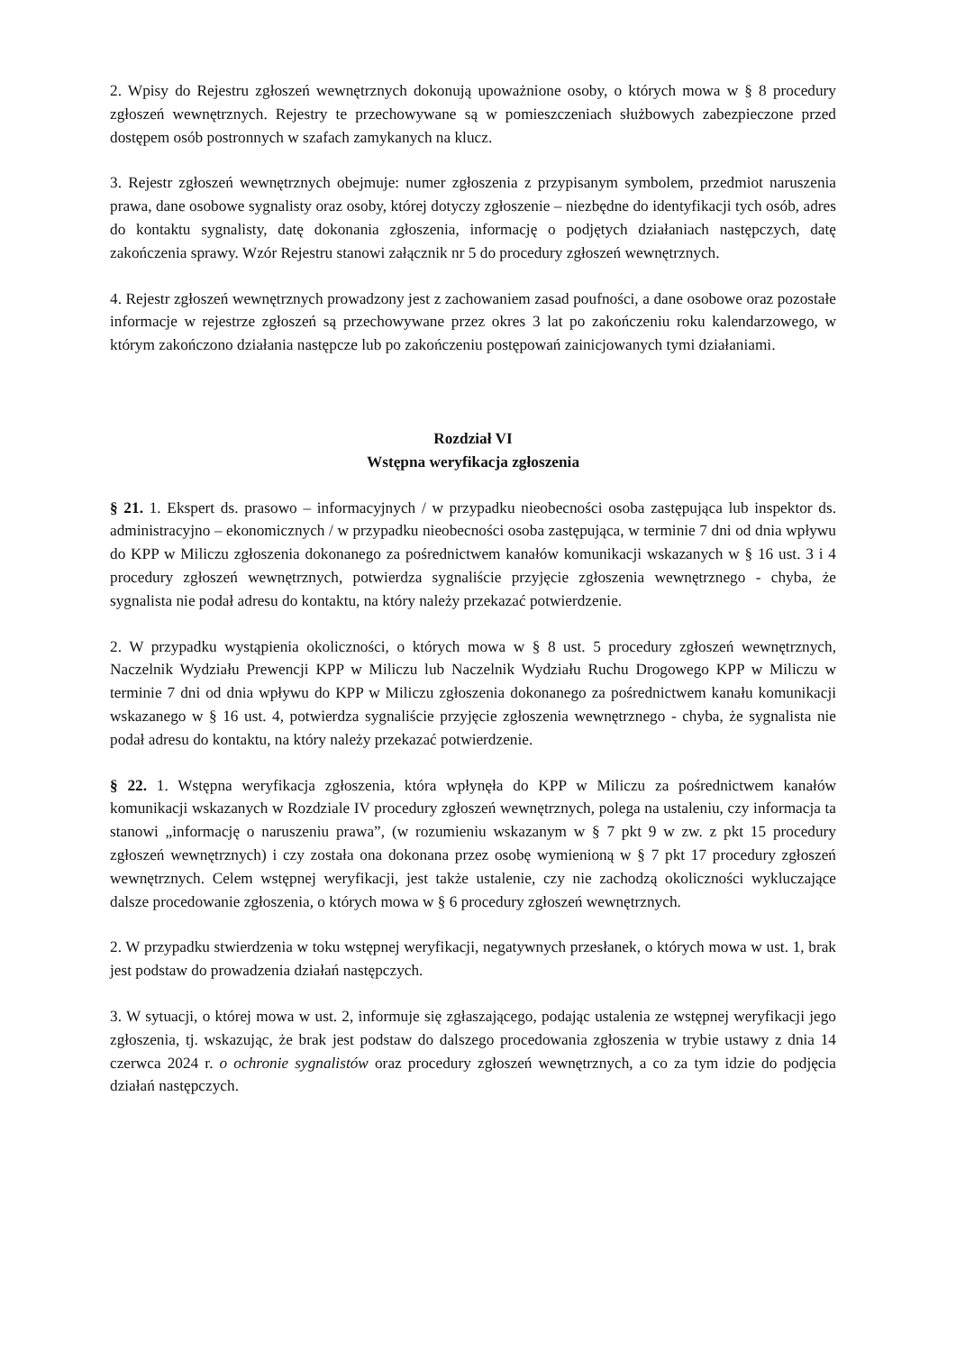2. Wpisy do Rejestru zgłoszeń wewnętrznych dokonują upoważnione osoby, o których mowa w § 8 procedury zgłoszeń wewnętrznych. Rejestry te przechowywane są w pomieszczeniach służbowych zabezpieczone przed dostępem osób postronnych w szafach zamykanych na klucz.
3. Rejestr zgłoszeń wewnętrznych obejmuje: numer zgłoszenia z przypisanym symbolem, przedmiot naruszenia prawa, dane osobowe sygnalisty oraz osoby, której dotyczy zgłoszenie – niezbędne do identyfikacji tych osób, adres do kontaktu sygnalisty, datę dokonania zgłoszenia, informację o podjętych działaniach następczych, datę zakończenia sprawy. Wzór Rejestru stanowi załącznik nr 5 do procedury zgłoszeń wewnętrznych.
4. Rejestr zgłoszeń wewnętrznych prowadzony jest z zachowaniem zasad poufności, a dane osobowe oraz pozostałe informacje w rejestrze zgłoszeń są przechowywane przez okres 3 lat po zakończeniu roku kalendarzowego, w którym zakończono działania następcze lub po zakończeniu postępowań zainicjowanych tymi działaniami.
Rozdział VI
Wstępna weryfikacja zgłoszenia
§ 21. 1. Ekspert ds. prasowo – informacyjnych / w przypadku nieobecności osoba zastępująca lub inspektor ds. administracyjno – ekonomicznych / w przypadku nieobecności osoba zastępująca, w terminie 7 dni od dnia wpływu do KPP w Miliczu zgłoszenia dokonanego za pośrednictwem kanałów komunikacji wskazanych w § 16 ust. 3 i 4 procedury zgłoszeń wewnętrznych, potwierdza sygnaliście przyjęcie zgłoszenia wewnętrznego - chyba, że sygnalista nie podał adresu do kontaktu, na który należy przekazać potwierdzenie.
2. W przypadku wystąpienia okoliczności, o których mowa w § 8 ust. 5 procedury zgłoszeń wewnętrznych, Naczelnik Wydziału Prewencji KPP w Miliczu lub Naczelnik Wydziału Ruchu Drogowego KPP w Miliczu w terminie 7 dni od dnia wpływu do KPP w Miliczu zgłoszenia dokonanego za pośrednictwem kanału komunikacji wskazanego w § 16 ust. 4, potwierdza sygnaliście przyjęcie zgłoszenia wewnętrznego - chyba, że sygnalista nie podał adresu do kontaktu, na który należy przekazać potwierdzenie.
§ 22. 1. Wstępna weryfikacja zgłoszenia, która wpłynęła do KPP w Miliczu za pośrednictwem kanałów komunikacji wskazanych w Rozdziale IV procedury zgłoszeń wewnętrznych, polega na ustaleniu, czy informacja ta stanowi „informację o naruszeniu prawa”, (w rozumieniu wskazanym w § 7 pkt 9 w zw. z pkt 15 procedury zgłoszeń wewnętrznych) i czy została ona dokonana przez osobę wymienioną w § 7 pkt 17 procedury zgłoszeń wewnętrznych. Celem wstępnej weryfikacji, jest także ustalenie, czy nie zachodzą okoliczności wykluczające dalsze procedowanie zgłoszenia, o których mowa w § 6 procedury zgłoszeń wewnętrznych.
2. W przypadku stwierdzenia w toku wstępnej weryfikacji, negatywnych przesłanek, o których mowa w ust. 1, brak jest podstaw do prowadzenia działań następczych.
3. W sytuacji, o której mowa w ust. 2, informuje się zgłaszającego, podając ustalenia ze wstępnej weryfikacji jego zgłoszenia, tj. wskazując, że brak jest podstaw do dalszego procedowania zgłoszenia w trybie ustawy z dnia 14 czerwca 2024 r. o ochronie sygnalistów oraz procedury zgłoszeń wewnętrznych, a co za tym idzie do podjęcia działań następczych.